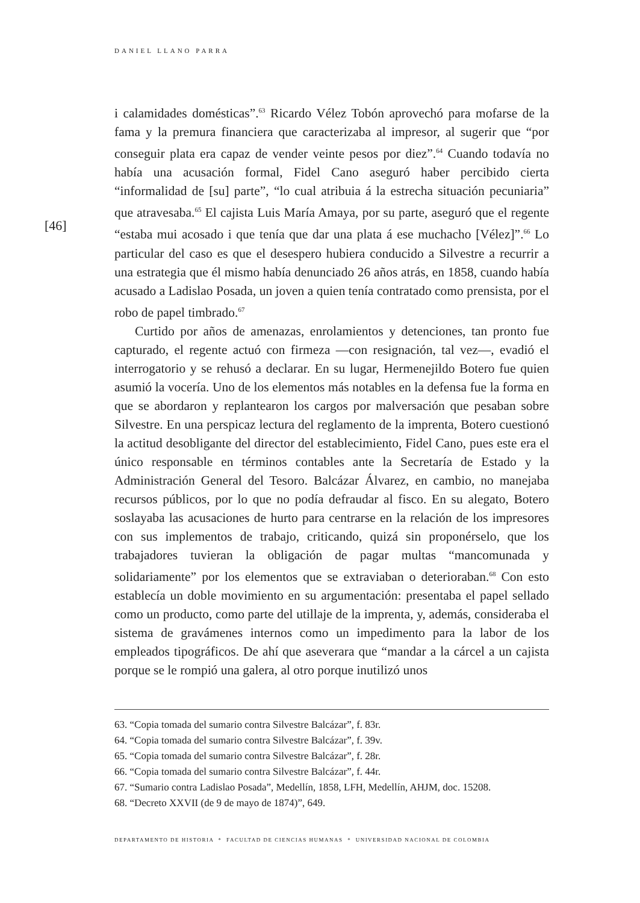DANIEL LLANO PARRA
[46]
i calamidades domésticas”.<sup>63</sup> Ricardo Vélez Tobón aprovechó para mofarse de la fama y la premura financiera que caracterizaba al impresor, al sugerir que “por conseguir plata era capaz de vender veinte pesos por diez”.<sup>64</sup> Cuando todavía no había una acusación formal, Fidel Cano aseguró haber percibido cierta “informalidad de [su] parte”, “lo cual atribuia á la estrecha situación pecuniaria” que atravesaba.<sup>65</sup> El cajista Luis María Amaya, por su parte, aseguró que el regente “estaba mui acosado i que tenía que dar una plata á ese muchacho [Vélez]”.<sup>66</sup> Lo particular del caso es que el desespero hubiera conducido a Silvestre a recurrir a una estrategia que él mismo había denunciado 26 años atrás, en 1858, cuando había acusado a Ladislao Posada, un joven a quien tenía contratado como prensista, por el robo de papel timbrado.<sup>67</sup>
Curtido por años de amenazas, enrolamientos y detenciones, tan pronto fue capturado, el regente actuó con firmeza —con resignación, tal vez—, evadió el interrogatorio y se rehusó a declarar. En su lugar, Hermenejildo Botero fue quien asumió la vocería. Uno de los elementos más notables en la defensa fue la forma en que se abordaron y replantearon los cargos por malversación que pesaban sobre Silvestre. En una perspicaz lectura del reglamento de la imprenta, Botero cuestionó la actitud desobligante del director del establecimiento, Fidel Cano, pues este era el único responsable en términos contables ante la Secretaría de Estado y la Administración General del Tesoro. Balcázar Álvarez, en cambio, no manejaba recursos públicos, por lo que no podía defraudar al fisco. En su alegato, Botero soslayaba las acusaciones de hurto para centrarse en la relación de los impresores con sus implementos de trabajo, criticando, quizá sin proponérselo, que los trabajadores tuvieran la obligación de pagar multas “mancomunada y solidariamente” por los elementos que se extraviaban o deterioraban.<sup>68</sup> Con esto establecía un doble movimiento en su argumentación: presentaba el papel sellado como un producto, como parte del utillaje de la imprenta, y, además, consideraba el sistema de gravámenes internos como un impedimento para la labor de los empleados tipográficos. De ahí que aseverara que “mandar a la cárcel a un cajista porque se le rompió una galera, al otro porque inutilizó unos
63. “Copia tomada del sumario contra Silvestre Balcázar”, f. 83r.
64. “Copia tomada del sumario contra Silvestre Balcázar”, f. 39v.
65. “Copia tomada del sumario contra Silvestre Balcázar”, f. 28r.
66. “Copia tomada del sumario contra Silvestre Balcázar”, f. 44r.
67. “Sumario contra Ladislao Posada”, Medellín, 1858, LFH, Medellín, AHJM, doc. 15208.
68. “Decreto XXVII (de 9 de mayo de 1874)”, 649.
DEPARTAMENTO DE HISTORIA * FACULTAD DE CIENCIAS HUMANAS * UNIVERSIDAD NACIONAL DE COLOMBIA